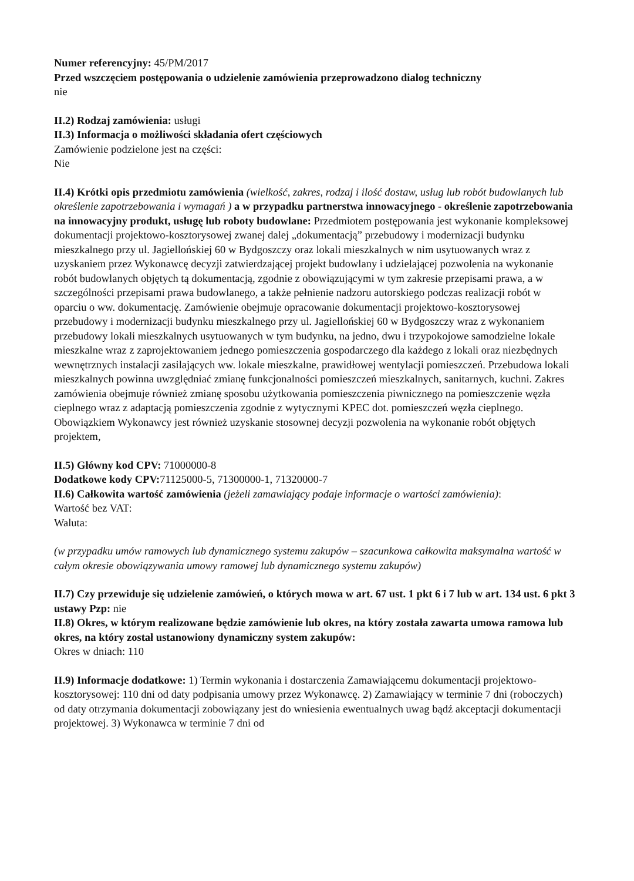Numer referencyjny: 45/PM/2017
Przed wszczęciem postępowania o udzielenie zamówienia przeprowadzono dialog techniczny
nie
II.2) Rodzaj zamówienia: usługi
II.3) Informacja o możliwości składania ofert częściowych
Zamówienie podzielone jest na części:
Nie
II.4) Krótki opis przedmiotu zamówienia (wielkość, zakres, rodzaj i ilość dostaw, usług lub robót budowlanych lub określenie zapotrzebowania i wymagań ) a w przypadku partnerstwa innowacyjnego - określenie zapotrzebowania na innowacyjny produkt, usługę lub roboty budowlane: Przedmiotem postępowania jest wykonanie kompleksowej dokumentacji projektowo-kosztorysowej zwanej dalej „dokumentacją” przebudowy i modernizacji budynku mieszkalnego przy ul. Jagiellońskiej 60 w Bydgoszczy oraz lokali mieszkalnych w nim usytuowanych wraz z uzyskaniem przez Wykonawcę decyzji zatwierdzającej projekt budowlany i udzielającej pozwolenia na wykonanie robót budowlanych objętych tą dokumentacją, zgodnie z obowiązującymi w tym zakresie przepisami prawa, a w szczególności przepisami prawa budowlanego, a także pełnienie nadzoru autorskiego podczas realizacji robót w oparciu o ww. dokumentację. Zamówienie obejmuje opracowanie dokumentacji projektowo-kosztorysowej przebudowy i modernizacji budynku mieszkalnego przy ul. Jagiellońskiej 60 w Bydgoszczy wraz z wykonaniem przebudowy lokali mieszkalnych usytuowanych w tym budynku, na jedno, dwu i trzypokojowe samodzielne lokale mieszkalne wraz z zaprojektowaniem jednego pomieszczenia gospodarczego dla każdego z lokali oraz niezbędnych wewnętrznych instalacji zasilających ww. lokale mieszkalne, prawidłowej wentylacji pomieszczeń. Przebudowa lokali mieszkalnych powinna uwzględniać zmianę funkcjonalności pomieszczeń mieszkalnych, sanitarnych, kuchni. Zakres zamówienia obejmuje również zmianę sposobu użytkowania pomieszczenia piwnicznego na pomieszczenie węzła cieplnego wraz z adaptacją pomieszczenia zgodnie z wytycznymi KPEC dot. pomieszczeń węzła cieplnego. Obowiązkiem Wykonawcy jest również uzyskanie stosownej decyzji pozwolenia na wykonanie robót objętych projektem,
II.5) Główny kod CPV: 71000000-8
Dodatkowe kody CPV: 71125000-5, 71300000-1, 71320000-7
II.6) Całkowita wartość zamówienia (jeżeli zamawiający podaje informacje o wartości zamówienia):
Wartość bez VAT:
Waluta:
(w przypadku umów ramowych lub dynamicznego systemu zakupów – szacunkowa całkowita maksymalna wartość w całym okresie obowiązywania umowy ramowej lub dynamicznego systemu zakupów)
II.7) Czy przewiduje się udzielenie zamówień, o których mowa w art. 67 ust. 1 pkt 6 i 7 lub w art. 134 ust. 6 pkt 3 ustawy Pzp: nie
II.8) Okres, w którym realizowane będzie zamówienie lub okres, na który została zawarta umowa ramowa lub okres, na który został ustanowiony dynamiczny system zakupów:
Okres w dniach: 110
II.9) Informacje dodatkowe: 1) Termin wykonania i dostarczenia Zamawiającemu dokumentacji projektowo-kosztorysowej: 110 dni od daty podpisania umowy przez Wykonawcę. 2) Zamawiający w terminie 7 dni (roboczych) od daty otrzymania dokumentacji zobowiązany jest do wniesienia ewentualnych uwag bądź akceptacji dokumentacji projektowej. 3) Wykonawca w terminie 7 dni od